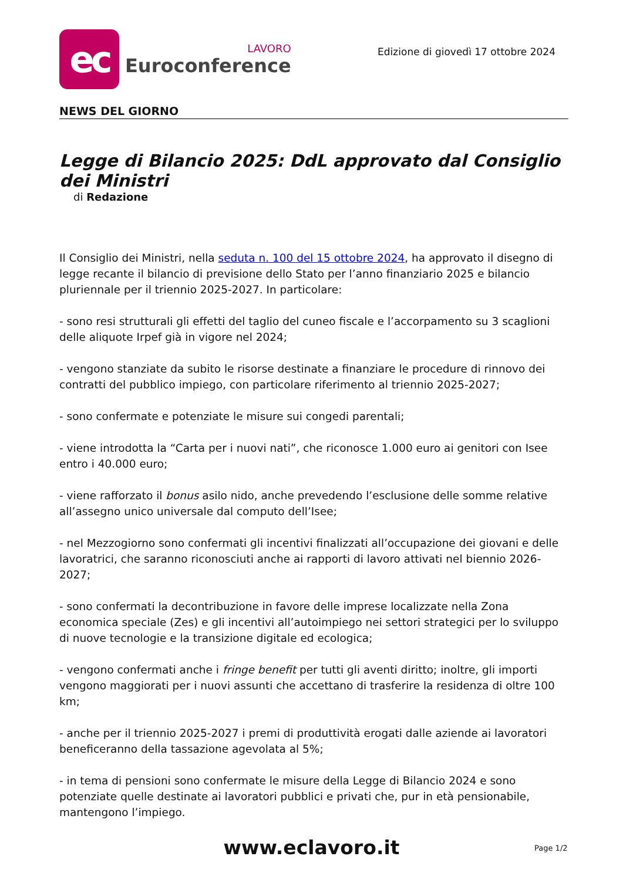ec
LAVORO
Euroconference
Edizione di giovedì 17 ottobre 2024
NEWS DEL GIORNO
Legge di Bilancio 2025: DdL approvato dal Consiglio dei Ministri
di Redazione
Il Consiglio dei Ministri, nella seduta n. 100 del 15 ottobre 2024, ha approvato il disegno di legge recante il bilancio di previsione dello Stato per l’anno finanziario 2025 e bilancio pluriennale per il triennio 2025-2027. In particolare:
- sono resi strutturali gli effetti del taglio del cuneo fiscale e l’accorpamento su 3 scaglioni delle aliquote Irpef già in vigore nel 2024;
- vengono stanziate da subito le risorse destinate a finanziare le procedure di rinnovo dei contratti del pubblico impiego, con particolare riferimento al triennio 2025-2027;
- sono confermate e potenziate le misure sui congedi parentali;
- viene introdotta la “Carta per i nuovi nati”, che riconosce 1.000 euro ai genitori con Isee entro i 40.000 euro;
- viene rafforzato il bonus asilo nido, anche prevedendo l’esclusione delle somme relative all’assegno unico universale dal computo dell’Isee;
- nel Mezzogiorno sono confermati gli incentivi finalizzati all’occupazione dei giovani e delle lavoratrici, che saranno riconosciuti anche ai rapporti di lavoro attivati nel biennio 2026-2027;
- sono confermati la decontribuzione in favore delle imprese localizzate nella Zona economica speciale (Zes) e gli incentivi all’autoimpiego nei settori strategici per lo sviluppo di nuove tecnologie e la transizione digitale ed ecologica;
- vengono confermati anche i fringe benefit per tutti gli aventi diritto; inoltre, gli importi vengono maggiorati per i nuovi assunti che accettano di trasferire la residenza di oltre 100 km;
- anche per il triennio 2025-2027 i premi di produttività erogati dalle aziende ai lavoratori beneficeranno della tassazione agevolata al 5%;
- in tema di pensioni sono confermate le misure della Legge di Bilancio 2024 e sono potenziate quelle destinate ai lavoratori pubblici e privati che, pur in età pensionabile, mantengono l’impiego.
www.eclavoro.it Page 1/2